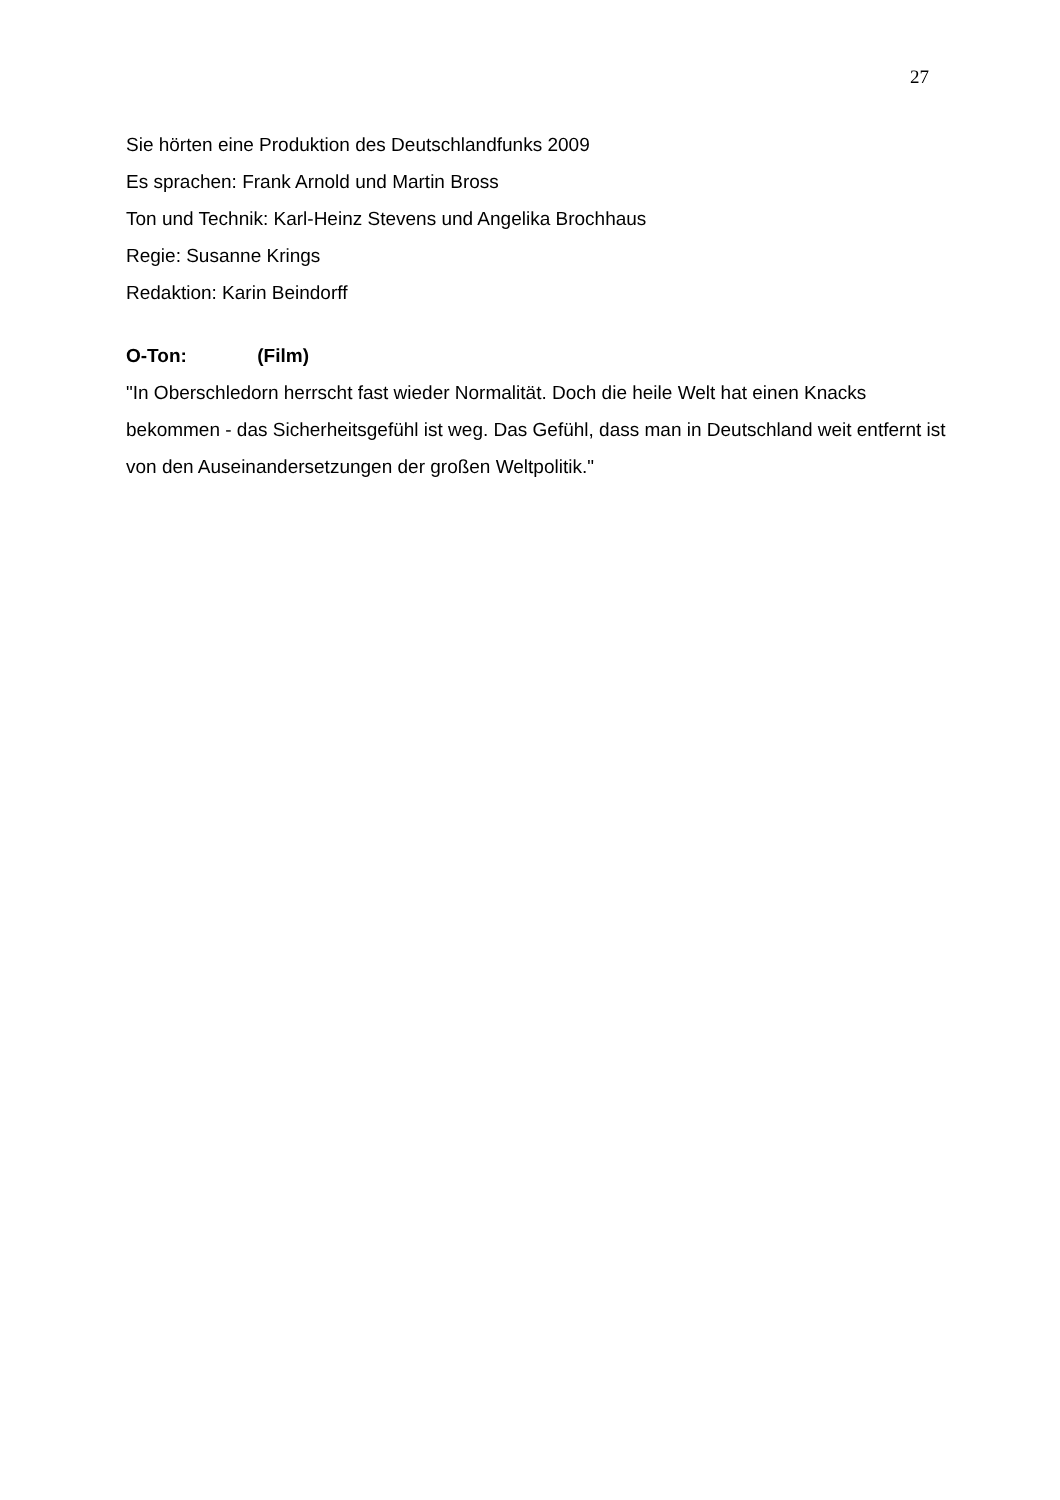27
Sie hörten eine Produktion des Deutschlandfunks 2009
Es sprachen: Frank Arnold und Martin Bross
Ton und Technik: Karl-Heinz Stevens und Angelika Brochhaus
Regie: Susanne Krings
Redaktion: Karin Beindorff
O-Ton: (Film)
"In Oberschledorn herrscht fast wieder Normalität. Doch die heile Welt hat einen Knacks bekommen - das Sicherheitsgefühl ist weg. Das Gefühl, dass man in Deutschland weit entfernt ist von den Auseinandersetzungen der großen Weltpolitik."